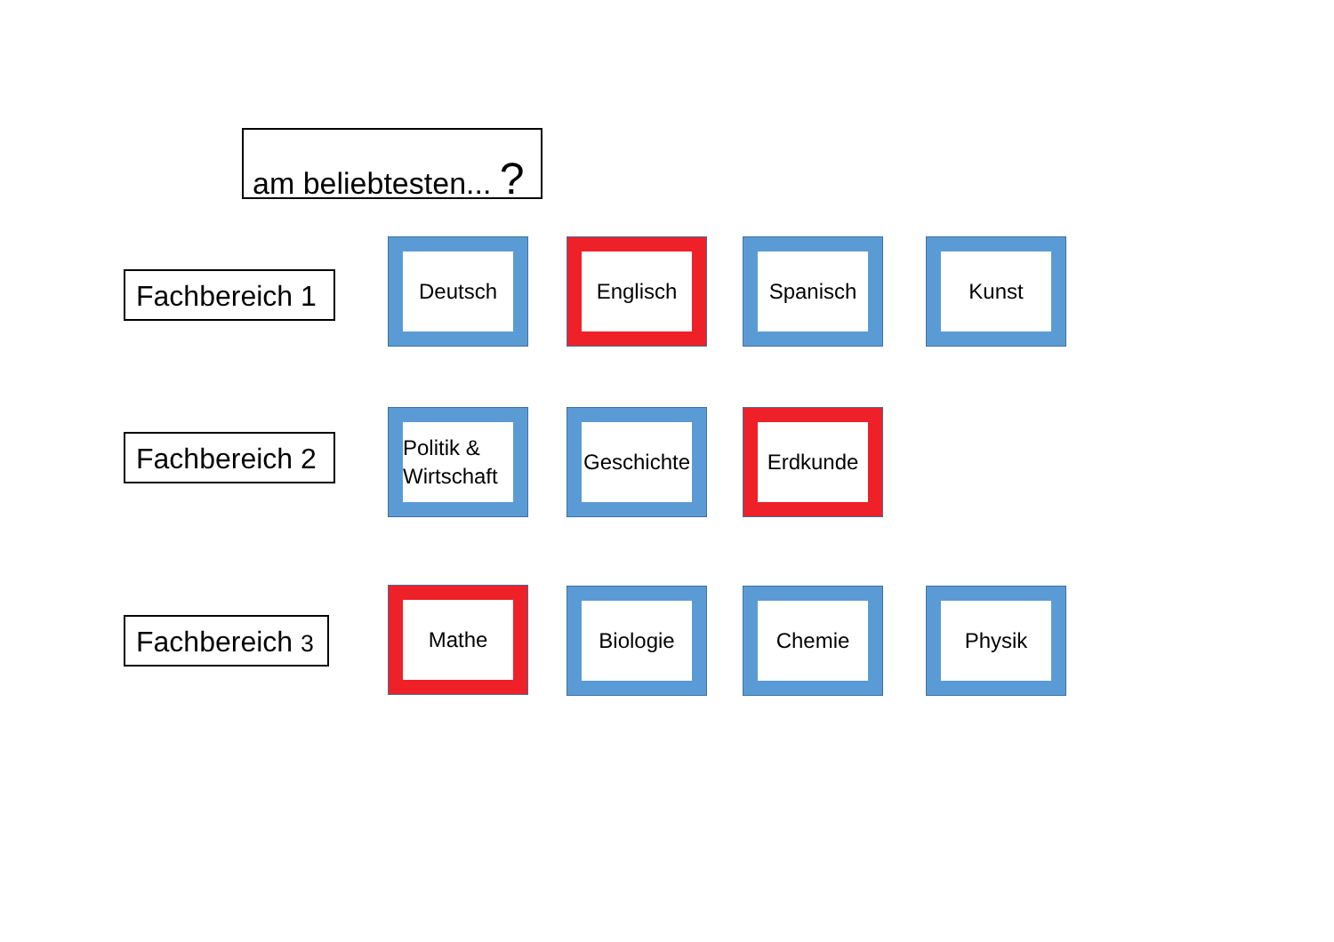am beliebtesten... ?
Fachbereich 1
Deutsch Englisch Spanisch Kunst
Fachbereich 2
Politik & Wirtschaft
Geschichte Erdkunde
Fachbereich 3
Mathe Biologie Chemie Physik